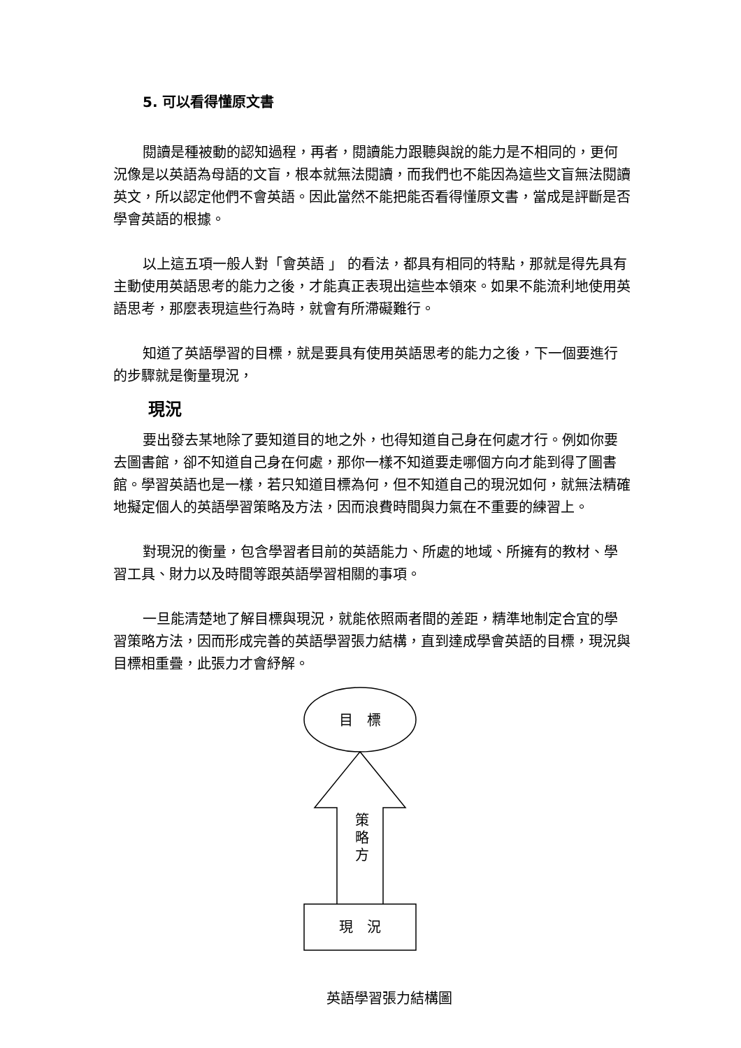5. 可以看得懂原文書
閱讀是種被動的認知過程，再者，閱讀能力跟聽與說的能力是不相同的，更何況像是以英語為母語的文盲，根本就無法閱讀，而我們也不能因為這些文盲無法閱讀英文，所以認定他們不會英語。因此當然不能把能否看得懂原文書，當成是評斷是否學會英語的根據。
以上這五項一般人對「會英語 」 的看法，都具有相同的特點，那就是得先具有主動使用英語思考的能力之後，才能真正表現出這些本領來。如果不能流利地使用英語思考，那麼表現這些行為時，就會有所滯礙難行。
知道了英語學習的目標，就是要具有使用英語思考的能力之後，下一個要進行的步驟就是衡量現況，
現況
要出發去某地除了要知道目的地之外，也得知道自己身在何處才行。例如你要去圖書館，卻不知道自己身在何處，那你一樣不知道要走哪個方向才能到得了圖書館。學習英語也是一樣，若只知道目標為何，但不知道自己的現況如何，就無法精確地擬定個人的英語學習策略及方法，因而浪費時間與力氣在不重要的練習上。
對現況的衡量，包含學習者目前的英語能力、所處的地域、所擁有的教材、學習工具、財力以及時間等跟英語學習相關的事項。
一旦能清楚地了解目標與現況，就能依照兩者間的差距，精準地制定合宜的學習策略方法，因而形成完善的英語學習張力結構，直到達成學會英語的目標，現況與目標相重疊，此張力才會紓解。
目　標
策
略
方
現　況
英語學習張力結構圖